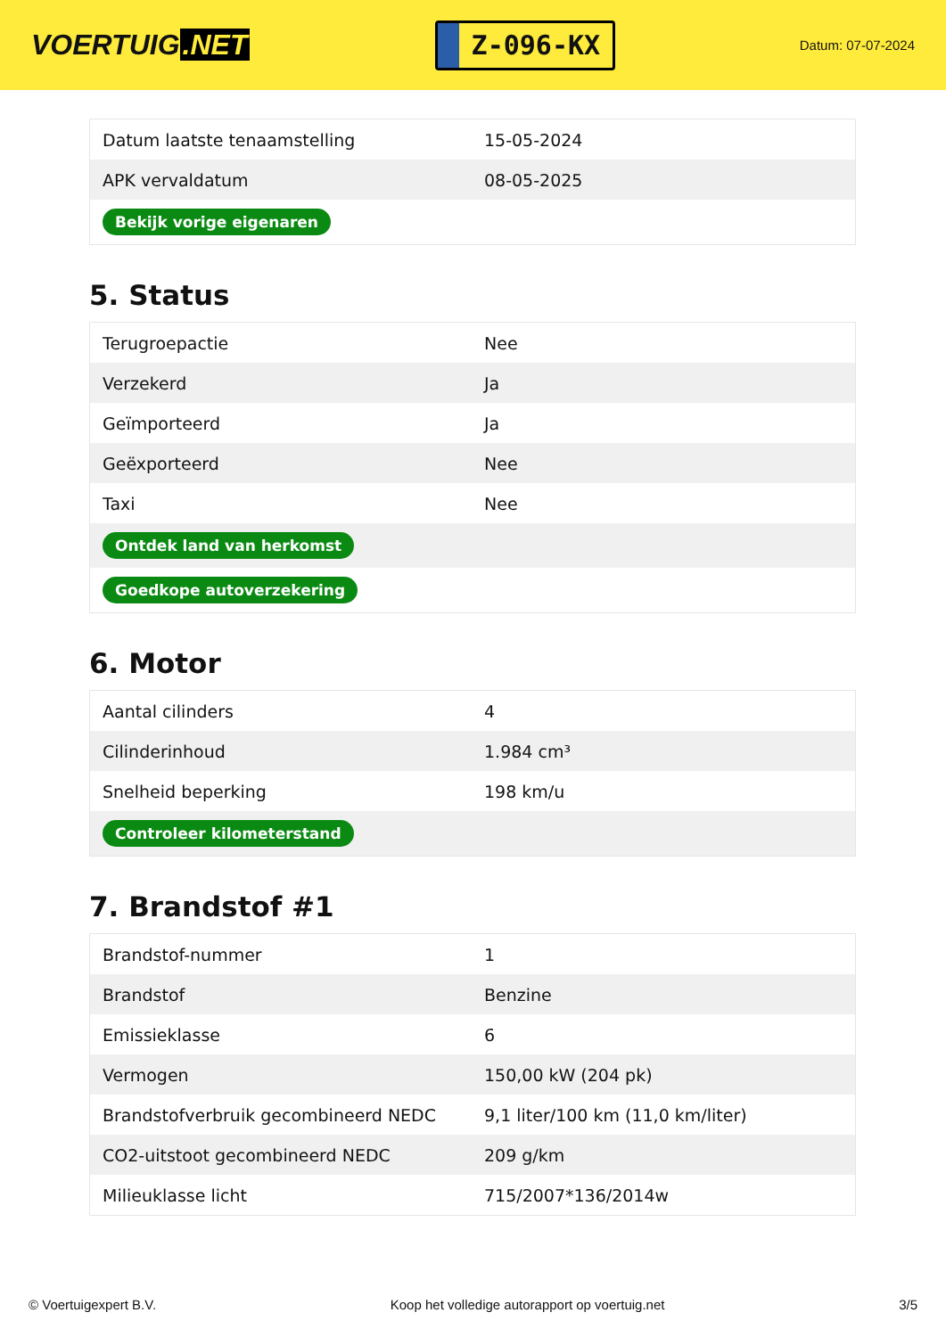VOERTUIG.NET
Z-096-KX
Datum: 07-07-2024
| Datum laatste tenaamstelling | 15-05-2024 |
| APK vervaldatum | 08-05-2025 |
| Bekijk vorige eigenaren | |
5. Status
| Terugroepactie | Nee |
| Verzekerd | Ja |
| Geïmporteerd | Ja |
| Geëxporteerd | Nee |
| Taxi | Nee |
| Ontdek land van herkomst | |
| Goedkope autoverzekering | |
6. Motor
| Aantal cilinders | 4 |
| Cilinderinhoud | 1.984 cm³ |
| Snelheid beperking | 198 km/u |
| Controleer kilometerstand | |
7. Brandstof #1
| Brandstof-nummer | 1 |
| Brandstof | Benzine |
| Emissieklasse | 6 |
| Vermogen | 150,00 kW (204 pk) |
| Brandstofverbruik gecombineerd NEDC | 9,1 liter/100 km (11,0 km/liter) |
| CO2-uitstoot gecombineerd NEDC | 209 g/km |
| Milieuklasse licht | 715/2007*136/2014w |
© Voertuigexpert B.V. Koop het volledige autorapport op voertuig.net 3/5